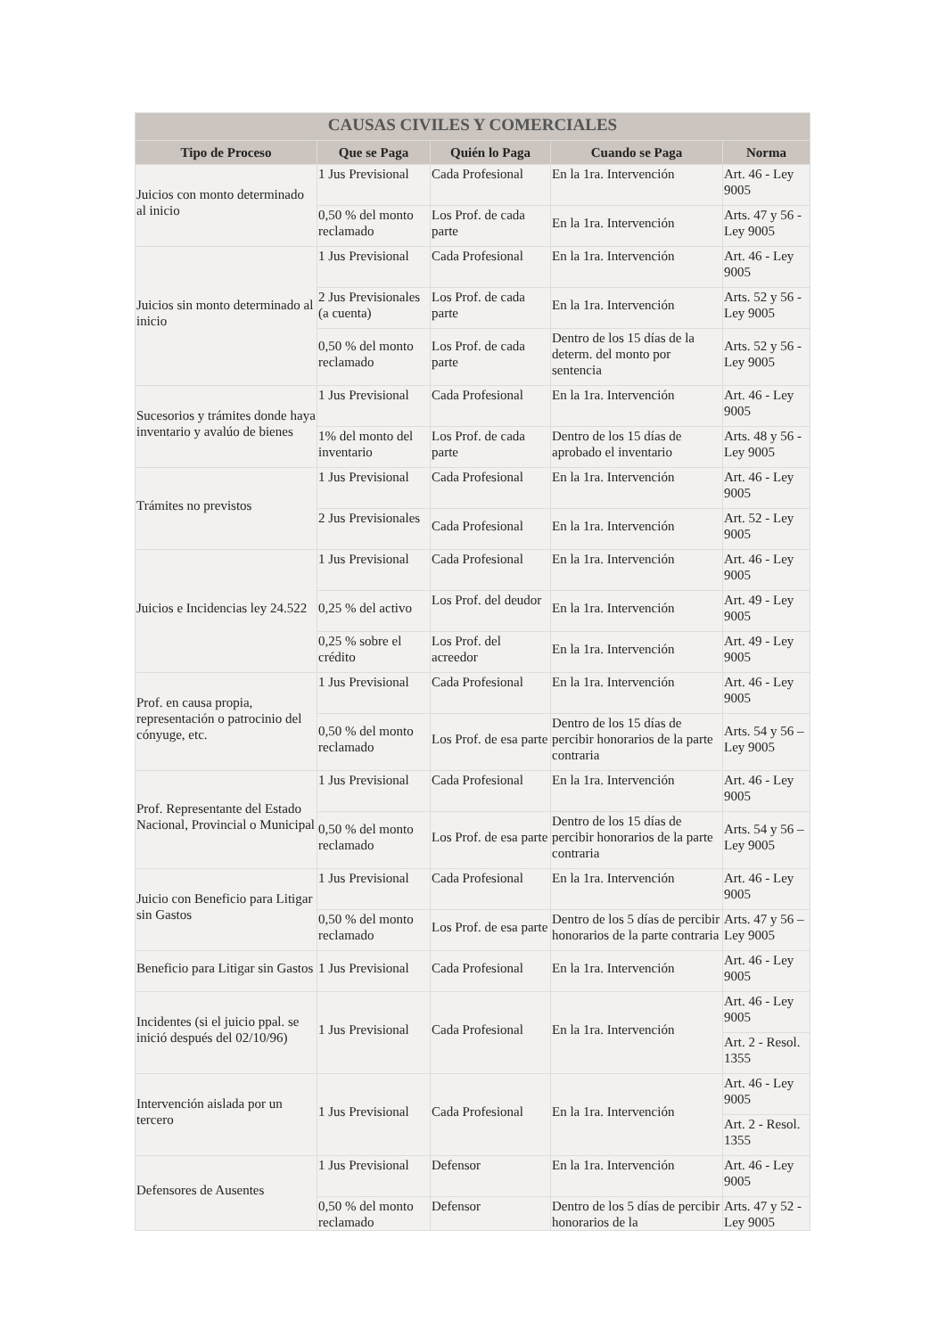| CAUSAS CIVILES Y COMERCIALES | | | | |
| --- | --- | --- | --- | --- |
| Tipo de Proceso | Que se Paga | Quién lo Paga | Cuando se Paga | Norma |
| Juicios con monto determinado al inicio | 1 Jus Previsional | Cada Profesional | En la 1ra. Intervención | Art. 46 - Ley 9005 |
| | 0,50 % del monto reclamado | Los Prof. de cada parte | En la 1ra. Intervención | Arts. 47 y 56 - Ley 9005 |
| Juicios sin monto determinado al inicio | 1 Jus Previsional | Cada Profesional | En la 1ra. Intervención | Art. 46 - Ley 9005 |
| | 2 Jus Previsionales (a cuenta) | Los Prof. de cada parte | En la 1ra. Intervención | Arts. 52 y 56 - Ley 9005 |
| | 0,50 % del monto reclamado | Los Prof. de cada parte | Dentro de los 15 días de la determ. del monto por sentencia | Arts. 52 y 56 - Ley 9005 |
| Sucesorios y trámites donde haya inventario y avalúo de bienes | 1 Jus Previsional | Cada Profesional | En la 1ra. Intervención | Art. 46 - Ley 9005 |
| | 1% del monto del inventario | Los Prof. de cada parte | Dentro de los 15 días de aprobado el inventario | Arts. 48 y 56 - Ley 9005 |
| Trámites no previstos | 1 Jus Previsional | Cada Profesional | En la 1ra. Intervención | Art. 46 - Ley 9005 |
| | 2 Jus Previsionales | Cada Profesional | En la 1ra. Intervención | Art. 52 - Ley 9005 |
| Juicios e Incidencias ley 24.522 | 1 Jus Previsional | Cada Profesional | En la 1ra. Intervención | Art. 46 - Ley 9005 |
| | 0,25 % del activo | Los Prof. del deudor | En la 1ra. Intervención | Art. 49 - Ley 9005 |
| | 0,25 % sobre el crédito | Los Prof. del acreedor | En la 1ra. Intervención | Art. 49 - Ley 9005 |
| Prof. en causa propia, representación o patrocinio del cónyuge, etc. | 1 Jus Previsional | Cada Profesional | En la 1ra. Intervención | Art. 46 - Ley 9005 |
| | 0,50 % del monto reclamado | Los Prof. de esa parte | Dentro de los 15 días de percibir honorarios de la parte contraria | Arts. 54 y 56 – Ley 9005 |
| Prof. Representante del Estado Nacional, Provincial o Municipal | 1 Jus Previsional | Cada Profesional | En la 1ra. Intervención | Art. 46 - Ley 9005 |
| | 0,50 % del monto reclamado | Los Prof. de esa parte | Dentro de los 15 días de percibir honorarios de la parte contraria | Arts. 54 y 56 – Ley 9005 |
| Juicio con Beneficio para Litigar sin Gastos | 1 Jus Previsional | Cada Profesional | En la 1ra. Intervención | Art. 46 - Ley 9005 |
| | 0,50 % del monto reclamado | Los Prof. de esa parte | Dentro de los 5 días de percibir honorarios de la parte contraria | Arts. 47 y 56 – Ley 9005 |
| Beneficio para Litigar sin Gastos | 1 Jus Previsional | Cada Profesional | En la 1ra. Intervención | Art. 46 - Ley 9005 |
| Incidentes (si el juicio ppal. se inició después del 02/10/96) | 1 Jus Previsional | Cada Profesional | En la 1ra. Intervención | Art. 46 - Ley 9005 |
| | | | | Art. 2 - Resol. 1355 |
| Intervención aislada por un tercero | 1 Jus Previsional | Cada Profesional | En la 1ra. Intervención | Art. 46 - Ley 9005 |
| | | | | Art. 2 - Resol. 1355 |
| Defensores de Ausentes | 1 Jus Previsional | Defensor | En la 1ra. Intervención | Art. 46 - Ley 9005 |
| | 0,50 % del monto reclamado | Defensor | Dentro de los 5 días de percibir honorarios de la | Arts. 47 y 52 - Ley 9005 |